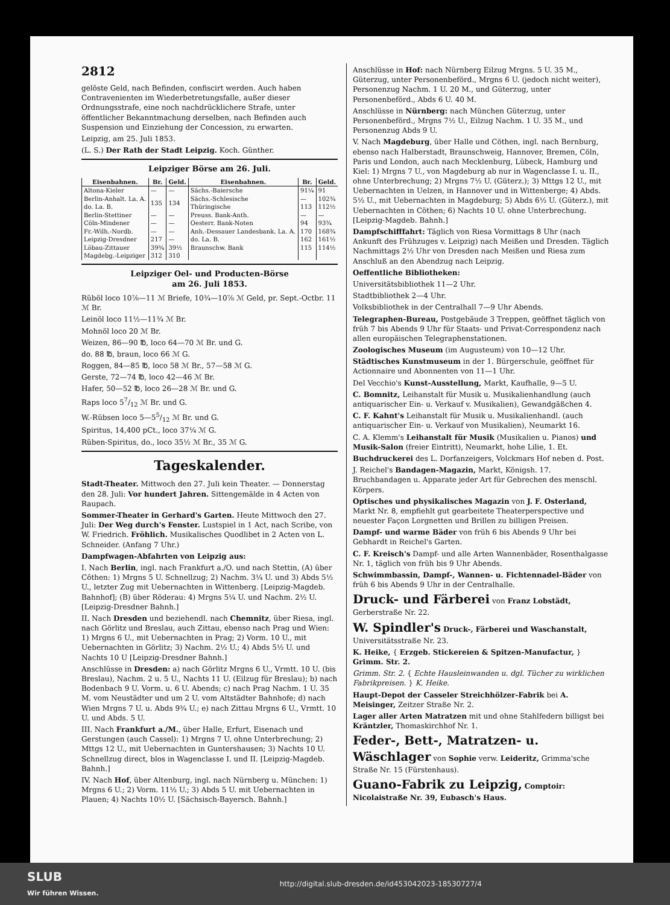2812
gelöste Geld, nach Befinden, confiscirt werden. Auch haben Contravenienten im Wiederbetretungsfalle, außer dieser Ordnungsstrafe, eine noch nachdrücklichere Strafe, unter öffentlicher Bekanntmachung derselben, nach Befinden auch Suspension und Einziehung der Concession, zu erwarten.
Leipzig, am 25. Juli 1853.
(L. S.) Der Rath der Stadt Leipzig. Koch. Günther.
Leipziger Börse am 26. Juli.
| Eisenbahnen. | Br. | Geld. | Eisenbahnen. | Br. | Geld. |
| --- | --- | --- | --- | --- | --- |
| Altona-Kieler | — | — | Sächs.-Baiersche | 91¼ | 91 |
| Berlin-Anhalt. La. A. | 135 | 134 | Sächs.-Schlesische | — | 102¾ |
| do. La. B. | | | Thüringische | 113 | 112½ |
| Berlin-Stettiner | — | — | Preuss. Bank-Anth. | — | — |
| Cöln-Mindener | — | — | Oesterr. Bank-Noten | 94 | 93¾ |
| Fr.-Wilh.-Nordb. | — | — | Anh.-Dessauer Landesbank. La. A. | 170 | 168¾ |
| Leipzig-Dresdner | 217 | — | do. La. B. | 162 | 161½ |
| Löbau-Zittauer | 39¾ | 39½ | Braunschw. Bank | 115 | 114½ |
| Magdebg.-Leipziger | 312 | 310 | | | |
Leipziger Oel- und Producten-Börse
am 26. Juli 1853.
Rüböl loco 10⅞—11 ℳ Briefe, 10¾—10⅞ ℳ Geld, pr. Sept.-Octbr. 11 ℳ Br.
Leinöl loco 11½—11¾ ℳ Br.
Mohnöl loco 20 ℳ Br.
Weizen, 86—90 ℔, loco 64—70 ℳ Br. und G.
do. 88 ℔, braun, loco 66 ℳ G.
Roggen, 84—85 ℔, loco 58 ℳ Br., 57—58 ℳ G.
Gerste, 72—74 ℔, loco 42—46 ℳ Br.
Hafer, 50—52 ℔, loco 26—28 ℳ Br. und G.
Raps loco 57/12 ℳ Br. und G.
W.-Rübsen loco 5—55/12 ℳ Br. und G.
Spiritus, 14,400 pCt., loco 37¼ ℳ G.
Rüben-Spiritus, do., loco 35½ ℳ Br., 35 ℳ G.
Tageskalender.
Stadt-Theater. Mittwoch den 27. Juli kein Theater. — Donnerstag den 28. Juli: Vor hundert Jahren. Sittengemälde in 4 Acten von Raupach.
Sommer-Theater in Gerhard's Garten. Heute Mittwoch den 27. Juli: Der Weg durch's Fenster. Lustspiel in 1 Act, nach Scribe, von W. Friedrich. Fröhlich. Musikalisches Quodlibet in 2 Acten von L. Schneider. (Anfang 7 Uhr.)
Dampfwagen-Abfahrten von Leipzig aus:
I. Nach Berlin, ingl. nach Frankfurt a./O. und nach Stettin, (A) über Cöthen: 1) Mrgns 5 U. Schnellzug; 2) Nachm. 3¼ U. und 3) Abds 5½ U., letzter Zug mit Uebernachten in Wittenberg. [Leipzig-Magdeb. Bahnhof]; (B) über Röderau: 4) Mrgns 5¼ U. und Nachm. 2½ U. [Leipzig-Dresdner Bahnh.]
II. Nach Dresden und beziehendl. nach Chemnitz, über Riesa, ingl. nach Görlitz und Breslau, auch Zittau, ebenso nach Prag und Wien: 1) Mrgns 6 U., mit Uebernachten in Prag; 2) Vorm. 10 U., mit Uebernachten in Görlitz; 3) Nachm. 2½ U.; 4) Abds 5½ U. und Nachts 10 U [Leipzig-Dresdner Bahnh.]
Anschlüsse in Dresden: a) nach Görlitz Mrgns 6 U., Vrmtt. 10 U. (bis Breslau), Nachm. 2 u. 5 U., Nachts 11 U. (Eilzug für Breslau); b) nach Bodenbach 9 U. Vorm. u. 6 U. Abends; c) nach Prag Nachm. 1 U. 35 M. vom Neustädter und um 2 U. vom Altstädter Bahnhofe; d) nach Wien Mrgns 7 U. u. Abds 9¾ U.; e) nach Zittau Mrgns 6 U., Vrmtt. 10 U. und Abds. 5 U.
III. Nach Frankfurt a./M., über Halle, Erfurt, Eisenach und Gerstungen (auch Cassel): 1) Mrgns 7 U. ohne Unterbrechung; 2) Mttgs 12 U., mit Uebernachten in Guntershausen; 3) Nachts 10 U. Schnellzug direct, blos in Wagenclasse I. und II. [Leipzig-Magdeb. Bahnh.]
IV. Nach Hof, über Altenburg, ingl. nach Nürnberg u. München: 1) Mrgns 6 U.; 2) Vorm. 11½ U.; 3) Abds 5 U. mit Uebernachten in Plauen; 4) Nachts 10½ U. [Sächsisch-Bayersch. Bahnh.]
Anschlüsse in Hof: nach Nürnberg Eilzug Mrgns. 5 U. 35 M., Güterzug, unter Personenbeförd., Mrgns 6 U. (jedoch nicht weiter), Personenzug Nachm. 1 U. 20 M., und Güterzug, unter Personenbeförd., Abds 6 U. 40 M.
Anschlüsse in Nürnberg: nach München Güterzug, unter Personenbeförd., Mrgns 7½ U., Eilzug Nachm. 1 U. 35 M., und Personenzug Abds 9 U.
V. Nach Magdeburg, über Halle und Cöthen, ingl. nach Bernburg, ebenso nach Halberstadt, Braunschweig, Hannover, Bremen, Cöln, Paris und London, auch nach Mecklenburg, Lübeck, Hamburg und Kiel: 1) Mrgns 7 U., von Magdeburg ab nur in Wagenclasse I. u. II., ohne Unterbrechung; 2) Mrgns 7½ U. (Güterz.); 3) Mttgs 12 U., mit Uebernachten in Uelzen, in Hannover und in Wittenberge; 4) Abds. 5½ U., mit Uebernachten in Magdeburg; 5) Abds 6½ U. (Güterz.), mit Uebernachten in Cöthen; 6) Nachts 10 U. ohne Unterbrechung. [Leipzig-Magdeb. Bahnh.]
Dampfschifffahrt: Täglich von Riesa Vormittags 8 Uhr (nach Ankunft des Frühzuges v. Leipzig) nach Meißen und Dresden. Täglich Nachmittags 2½ Uhr von Dresden nach Meißen und Riesa zum Anschluß an den Abendzug nach Leipzig.
Oeffentliche Bibliotheken:
Universitätsbibliothek 11—2 Uhr.
Stadtbibliothek 2—4 Uhr.
Volksbibliothek in der Centralhall 7—9 Uhr Abends.
Telegraphen-Bureau, Postgebäude 3 Treppen, geöffnet täglich von früh 7 bis Abends 9 Uhr für Staats- und Privat-Correspondenz nach allen europäischen Telegraphenstationen.
Zoologisches Museum (im Augusteum) von 10—12 Uhr.
Städtisches Kunstmuseum in der 1. Bürgerschule, geöffnet für Actionnaire und Abonnenten von 11—1 Uhr.
Del Vecchio's Kunst-Ausstellung, Markt, Kaufhalle, 9—5 U.
C. Bomnitz, Leihanstalt für Musik u. Musikalienhandlung (auch antiquarischer Ein- u. Verkauf v. Musikalien), Gewandgäßchen 4.
C. F. Kahnt's Leihanstalt für Musik u. Musikalienhandl. (auch antiquarischer Ein- u. Verkauf von Musikalien), Neumarkt 16.
C. A. Klemm's Leihanstalt für Musik (Musikalien u. Pianos) und Musik-Salon (freier Eintritt), Neumarkt, hohe Lilie, 1. Et.
Buchdruckerei des L. Dorfanzeigers, Volckmars Hof neben d. Post.
J. Reichel's Bandagen-Magazin, Markt, Königsh. 17. Bruchbandagen u. Apparate jeder Art für Gebrechen des menschl. Körpers.
Optisches und physikalisches Magazin von J. F. Osterland, Markt Nr. 8, empfiehlt gut gearbeitete Theaterperspective und neuester Façon Lorgnetten und Brillen zu billigen Preisen.
Dampf- und warme Bäder von früh 6 bis Abends 9 Uhr bei Gebhardt in Reichel's Garten.
C. F. Kreisch's Dampf- und alle Arten Wannenbäder, Rosenthalgasse Nr. 1, täglich von früh bis 9 Uhr Abends.
Schwimmbassin, Dampf-, Wannen- u. Fichtennadel-Bäder von früh 6 bis Abends 9 Uhr in der Centralhalle.
Druck- und Färberei von Franz Lobstädt, Gerberstraße Nr. 22.
W. Spindler's Druck-, Färberei und Waschanstalt, Universitätsstraße Nr. 23.
K. Heike, { Erzgeb. Stickereien & Spitzen-Manufactur, } Grimm. Str. 2.
Grimm. Str. 2. { Echte Hausleinwanden u. dgl. Tücher zu wirklichen Fabrikpreisen. } K. Heike.
Haupt-Depot der Casseler Streichhölzer-Fabrik bei A. Meisinger, Zeitzer Straße Nr. 2.
Lager aller Arten Matratzen mit und ohne Stahlfedern billigst bei Kräntzler, Thomaskirchhof Nr. 1.
Feder-, Bett-, Matratzen- u. Wäschlager von Sophie verw. Leideritz, Grimma'sche Straße Nr. 15 (Fürstenhaus).
Guano-Fabrik zu Leipzig, Comptoir: Nicolaistraße Nr. 39, Eubasch's Haus.
SLUB
Wir führen Wissen. http://digital.slub-dresden.de/id453042023-18530727/4